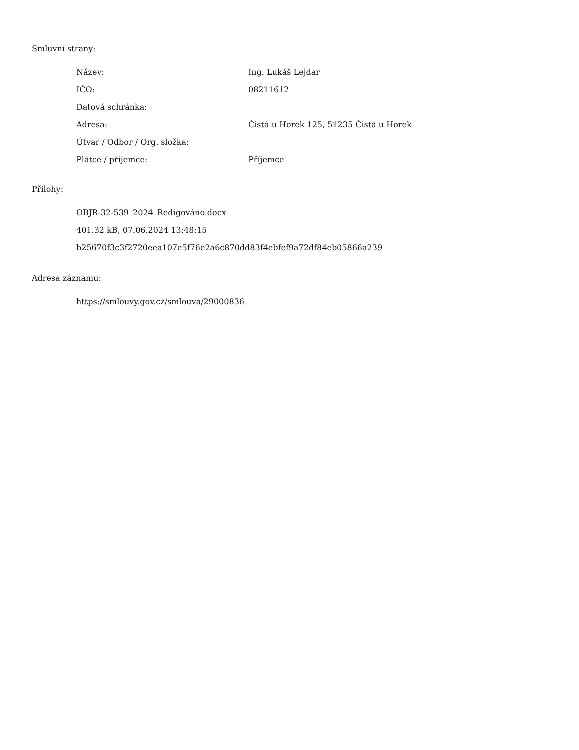Smluvní strany:
| Název: | Ing. Lukáš Lejdar |
| IČO: | 08211612 |
| Datová schránka: | |
| Adresa: | Čistá u Horek 125, 51235 Čistá u Horek |
| Útvar / Odbor / Org. složka: | |
| Plátce / příjemce: | Příjemce |
Přílohy:
OBJR-32-539_2024_Redigováno.docx
401.32 kB, 07.06.2024 13:48:15
b25670f3c3f2720eea107e5f76e2a6c870dd83f4ebfef9a72df84eb05866a239
Adresa záznamu:
https://smlouvy.gov.cz/smlouva/29000836